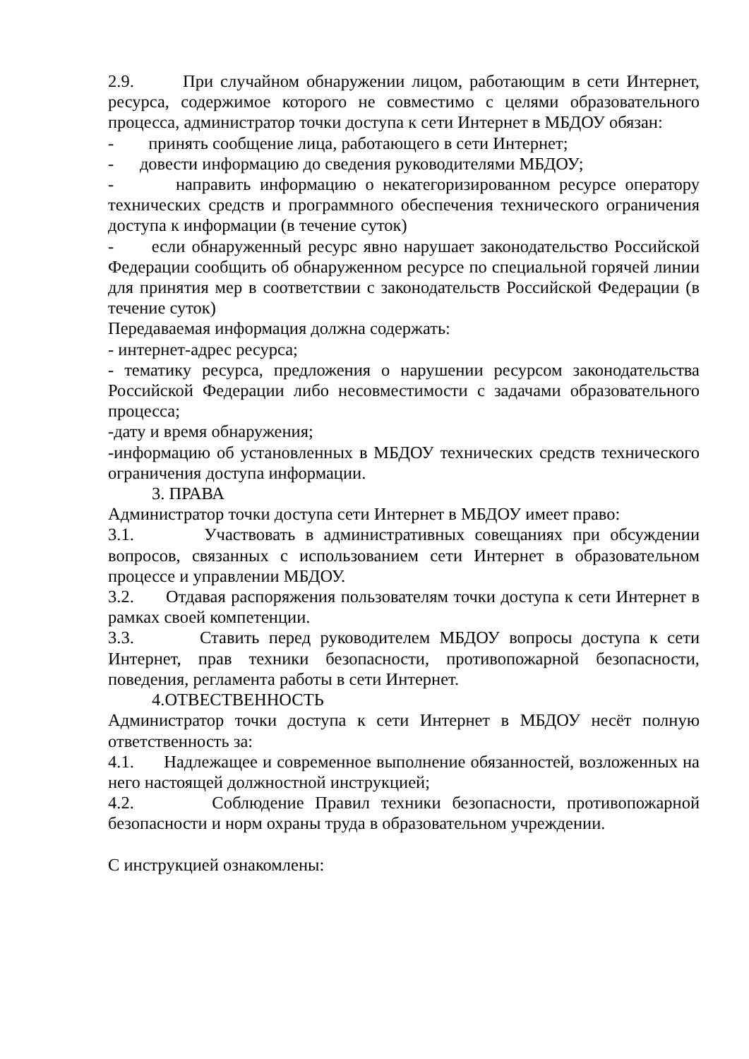2.9. При случайном обнаружении лицом, работающим в сети Интернет, ресурса, содержимое которого не совместимо с целями образовательного процесса, администратор точки доступа к сети Интернет в МБДОУ обязан:
- принять сообщение лица, работающего в сети Интернет;
- довести информацию до сведения руководителями МБДОУ;
- направить информацию о некатегоризированном ресурсе оператору технических средств и программного обеспечения технического ограничения доступа к информации (в течение суток)
- если обнаруженный ресурс явно нарушает законодательство Российской Федерации сообщить об обнаруженном ресурсе по специальной горячей линии для принятия мер в соответствии с законодательств Российской Федерации (в течение суток)
Передаваемая информация должна содержать:
- интернет-адрес ресурса;
- тематику ресурса, предложения о нарушении ресурсом законодательства Российской Федерации либо несовместимости с задачами образовательного процесса;
-дату и время обнаружения;
-информацию об установленных в МБДОУ технических средств технического ограничения доступа информации.
3. ПРАВА
Администратор точки доступа сети Интернет в МБДОУ имеет право:
3.1. Участвовать в административных совещаниях при обсуждении вопросов, связанных с использованием сети Интернет в образовательном процессе и управлении МБДОУ.
3.2. Отдавая распоряжения пользователям точки доступа к сети Интернет в рамках своей компетенции.
3.3. Ставить перед руководителем МБДОУ вопросы доступа к сети Интернет, прав техники безопасности, противопожарной безопасности, поведения, регламента работы в сети Интернет.
4.ОТВЕСТВЕННОСТЬ
Администратор точки доступа к сети Интернет в МБДОУ несёт полную ответственность за:
4.1. Надлежащее и современное выполнение обязанностей, возложенных на него настоящей должностной инструкцией;
4.2. Соблюдение Правил техники безопасности, противопожарной безопасности и норм охраны труда в образовательном учреждении.
С инструкцией ознакомлены: